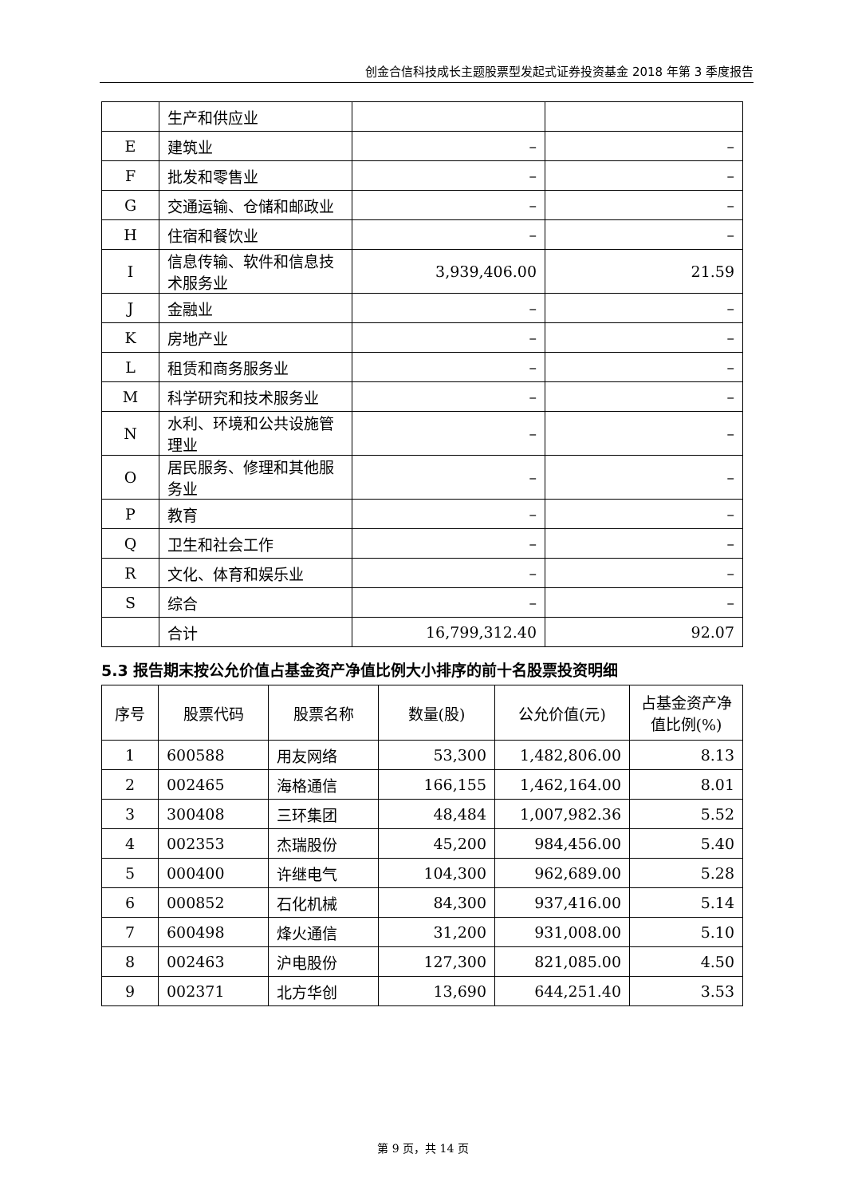创金合信科技成长主题股票型发起式证券投资基金 2018 年第 3 季度报告
| | 生产和供应业 | | |
| E | 建筑业 | – | – |
| F | 批发和零售业 | – | – |
| G | 交通运输、仓储和邮政业 | – | – |
| H | 住宿和餐饮业 | – | – |
| I | 信息传输、软件和信息技术服务业 | 3,939,406.00 | 21.59 |
| J | 金融业 | – | – |
| K | 房地产业 | – | – |
| L | 租赁和商务服务业 | – | – |
| M | 科学研究和技术服务业 | – | – |
| N | 水利、环境和公共设施管理业 | – | – |
| O | 居民服务、修理和其他服务业 | – | – |
| P | 教育 | – | – |
| Q | 卫生和社会工作 | – | – |
| R | 文化、体育和娱乐业 | – | – |
| S | 综合 | – | – |
| | 合计 | 16,799,312.40 | 92.07 |
5.3 报告期末按公允价值占基金资产净值比例大小排序的前十名股票投资明细
| 序号 | 股票代码 | 股票名称 | 数量(股) | 公允价值(元) | 占基金资产净值比例(%) |
| --- | --- | --- | --- | --- | --- |
| 1 | 600588 | 用友网络 | 53,300 | 1,482,806.00 | 8.13 |
| 2 | 002465 | 海格通信 | 166,155 | 1,462,164.00 | 8.01 |
| 3 | 300408 | 三环集团 | 48,484 | 1,007,982.36 | 5.52 |
| 4 | 002353 | 杰瑞股份 | 45,200 | 984,456.00 | 5.40 |
| 5 | 000400 | 许继电气 | 104,300 | 962,689.00 | 5.28 |
| 6 | 000852 | 石化机械 | 84,300 | 937,416.00 | 5.14 |
| 7 | 600498 | 烽火通信 | 31,200 | 931,008.00 | 5.10 |
| 8 | 002463 | 沪电股份 | 127,300 | 821,085.00 | 4.50 |
| 9 | 002371 | 北方华创 | 13,690 | 644,251.40 | 3.53 |
第 9 页，共 14 页